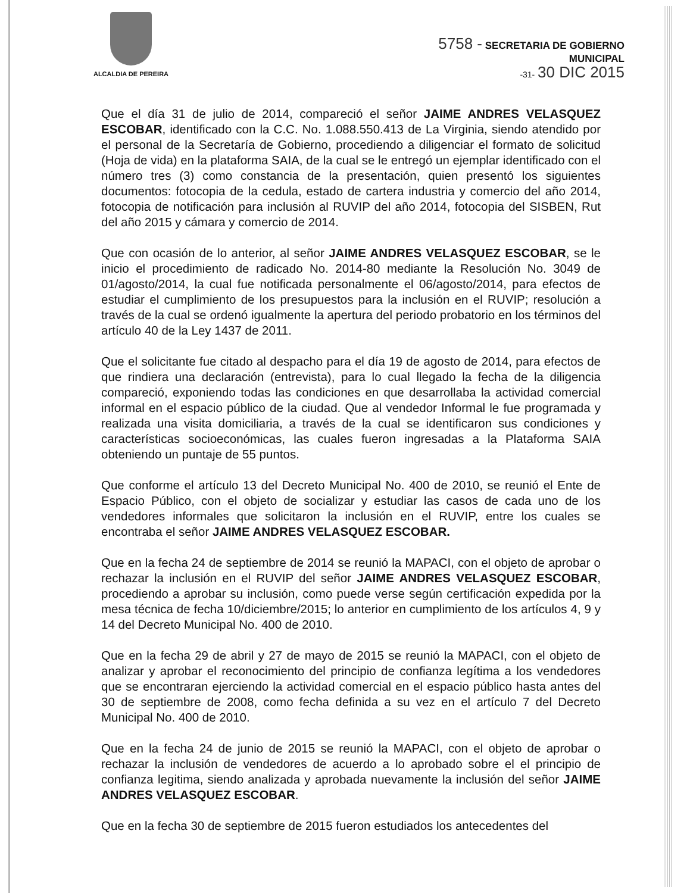ALCALDIA DE PEREIRA
5758 - SECRETARIA DE GOBIERNO
MUNICIPAL
-31- 30 DIC 2015
Que el día 31 de julio de 2014, compareció el señor JAIME ANDRES VELASQUEZ ESCOBAR, identificado con la C.C. No. 1.088.550.413 de La Virginia, siendo atendido por el personal de la Secretaría de Gobierno, procediendo a diligenciar el formato de solicitud (Hoja de vida) en la plataforma SAIA, de la cual se le entregó un ejemplar identificado con el número tres (3) como constancia de la presentación, quien presentó los siguientes documentos: fotocopia de la cedula, estado de cartera industria y comercio del año 2014, fotocopia de notificación para inclusión al RUVIP del año 2014, fotocopia del SISBEN, Rut del año 2015 y cámara y comercio de 2014.
Que con ocasión de lo anterior, al señor JAIME ANDRES VELASQUEZ ESCOBAR, se le inicio el procedimiento de radicado No. 2014-80 mediante la Resolución No. 3049 de 01/agosto/2014, la cual fue notificada personalmente el 06/agosto/2014, para efectos de estudiar el cumplimiento de los presupuestos para la inclusión en el RUVIP; resolución a través de la cual se ordenó igualmente la apertura del periodo probatorio en los términos del artículo 40 de la Ley 1437 de 2011.
Que el solicitante fue citado al despacho para el día 19 de agosto de 2014, para efectos de que rindiera una declaración (entrevista), para lo cual llegado la fecha de la diligencia compareció, exponiendo todas las condiciones en que desarrollaba la actividad comercial informal en el espacio público de la ciudad. Que al vendedor Informal le fue programada y realizada una visita domiciliaria, a través de la cual se identificaron sus condiciones y características socioeconómicas, las cuales fueron ingresadas a la Plataforma SAIA obteniendo un puntaje de 55 puntos.
Que conforme el artículo 13 del Decreto Municipal No. 400 de 2010, se reunió el Ente de Espacio Público, con el objeto de socializar y estudiar las casos de cada uno de los vendedores informales que solicitaron la inclusión en el RUVIP, entre los cuales se encontraba el señor JAIME ANDRES VELASQUEZ ESCOBAR.
Que en la fecha 24 de septiembre de 2014 se reunió la MAPACI, con el objeto de aprobar o rechazar la inclusión en el RUVIP del señor JAIME ANDRES VELASQUEZ ESCOBAR, procediendo a aprobar su inclusión, como puede verse según certificación expedida por la mesa técnica de fecha 10/diciembre/2015; lo anterior en cumplimiento de los artículos 4, 9 y 14 del Decreto Municipal No. 400 de 2010.
Que en la fecha 29 de abril y 27 de mayo de 2015 se reunió la MAPACI, con el objeto de analizar y aprobar el reconocimiento del principio de confianza legítima a los vendedores que se encontraran ejerciendo la actividad comercial en el espacio público hasta antes del 30 de septiembre de 2008, como fecha definida a su vez en el artículo 7 del Decreto Municipal No. 400 de 2010.
Que en la fecha 24 de junio de 2015 se reunió la MAPACI, con el objeto de aprobar o rechazar la inclusión de vendedores de acuerdo a lo aprobado sobre el el principio de confianza legitima, siendo analizada y aprobada nuevamente la inclusión del señor JAIME ANDRES VELASQUEZ ESCOBAR.
Que en la fecha 30 de septiembre de 2015 fueron estudiados los antecedentes del